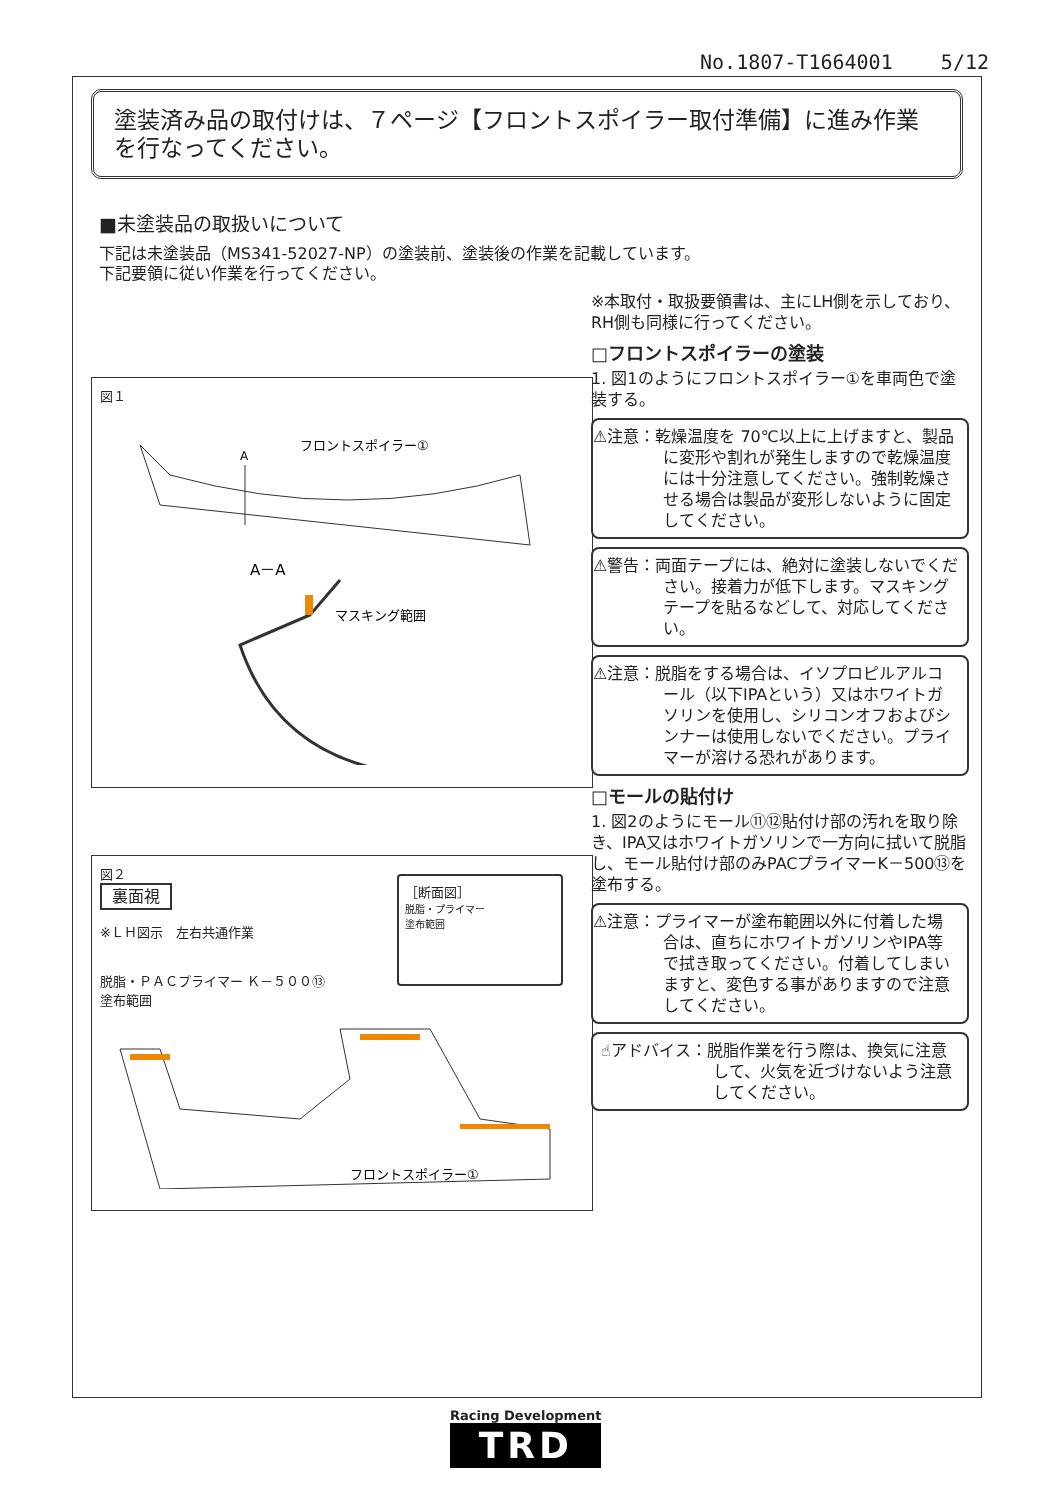No.1807-T1664001 5/12
塗装済み品の取付けは、７ページ【フロントスポイラー取付準備】に進み作業を行なってください。
■未塗装品の取扱いについて
下記は未塗装品（MS341-52027-NP）の塗装前、塗装後の作業を記載しています。
下記要領に従い作業を行ってください。
図１
A
フロントスポイラー①
A－A
マスキング範囲
図２
裏面視
※ＬＨ図示　左右共通作業
［断面図］
脱脂・プライマー
塗布範囲
脱脂・ＰＡＣプライマー Ｋ－５００⑬
塗布範囲
フロントスポイラー①
※本取付・取扱要領書は、主にLH側を示しており、RH側も同様に行ってください。
□フロントスポイラーの塗装
1. 図1のようにフロントスポイラー①を車両色で塗装する。
⚠注意：乾燥温度を 70℃以上に上げますと、製品に変形や割れが発生しますので乾燥温度には十分注意してください。強制乾燥させる場合は製品が変形しないように固定してください。
⚠警告：両面テープには、絶対に塗装しないでください。接着力が低下します。マスキングテープを貼るなどして、対応してください。
⚠注意：脱脂をする場合は、イソプロピルアルコール（以下IPAという）又はホワイトガソリンを使用し、シリコンオフおよびシンナーは使用しないでください。プライマーが溶ける恐れがあります。
□モールの貼付け
1. 図2のようにモール⑪⑫貼付け部の汚れを取り除き、IPA又はホワイトガソリンで一方向に拭いて脱脂し、モール貼付け部のみPACプライマーK－500⑬を塗布する。
⚠注意：プライマーが塗布範囲以外に付着した場合は、直ちにホワイトガソリンやIPA等で拭き取ってください。付着してしまいますと、変色する事がありますので注意してください。
☝アドバイス：脱脂作業を行う際は、換気に注意して、火気を近づけないよう注意してください。
Racing Development
TRD